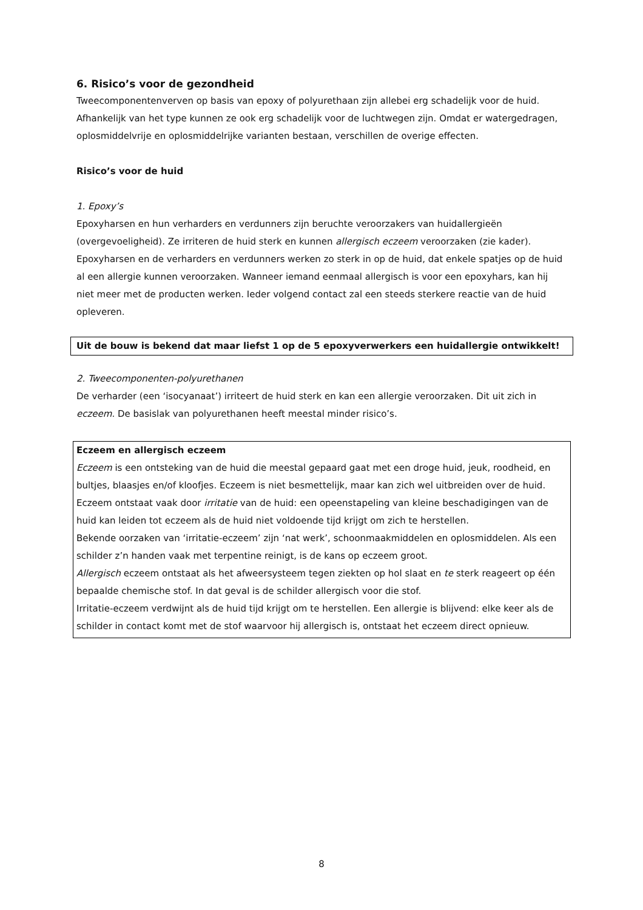6. Risico’s voor de gezondheid
Tweecomponentenverven op basis van epoxy of polyurethaan zijn allebei erg schadelijk voor de huid. Afhankelijk van het type kunnen ze ook erg schadelijk voor de luchtwegen zijn. Omdat er watergedragen, oplosmiddelvrije en oplosmiddelrijke varianten bestaan, verschillen de overige effecten.
Risico’s voor de huid
1. Epoxy’s
Epoxyharsen en hun verharders en verdunners zijn beruchte veroorzakers van huidallergieën (overgevoeligheid). Ze irriteren de huid sterk en kunnen allergisch eczeem veroorzaken (zie kader). Epoxyharsen en de verharders en verdunners werken zo sterk in op de huid, dat enkele spatjes op de huid al een allergie kunnen veroorzaken. Wanneer iemand eenmaal allergisch is voor een epoxyhars, kan hij niet meer met de producten werken. Ieder volgend contact zal een steeds sterkere reactie van de huid opleveren.
Uit de bouw is bekend dat maar liefst 1 op de 5 epoxyverwerkers een huidallergie ontwikkelt!
2. Tweecomponenten-polyurethanen
De verharder (een ‘isocyanaat’) irriteert de huid sterk en kan een allergie veroorzaken. Dit uit zich in eczeem. De basislak van polyurethanen heeft meestal minder risico’s.
Eczeem en allergisch eczeem
Eczeem is een ontsteking van de huid die meestal gepaard gaat met een droge huid, jeuk, roodheid, en bultjes, blaasjes en/of kloofjes. Eczeem is niet besmettelijk, maar kan zich wel uitbreiden over de huid.
Eczeem ontstaat vaak door irritatie van de huid: een opeenstapeling van kleine beschadigingen van de huid kan leiden tot eczeem als de huid niet voldoende tijd krijgt om zich te herstellen.
Bekende oorzaken van ‘irritatie-eczeem’ zijn ‘nat werk’, schoonmaakmiddelen en oplosmiddelen. Als een schilder z’n handen vaak met terpentine reinigt, is de kans op eczeem groot.
Allergisch eczeem ontstaat als het afweersysteem tegen ziekten op hol slaat en te sterk reageert op één bepaalde chemische stof. In dat geval is de schilder allergisch voor die stof.
Irritatie-eczeem verdwijnt als de huid tijd krijgt om te herstellen. Een allergie is blijvend: elke keer als de schilder in contact komt met de stof waarvoor hij allergisch is, ontstaat het eczeem direct opnieuw.
8